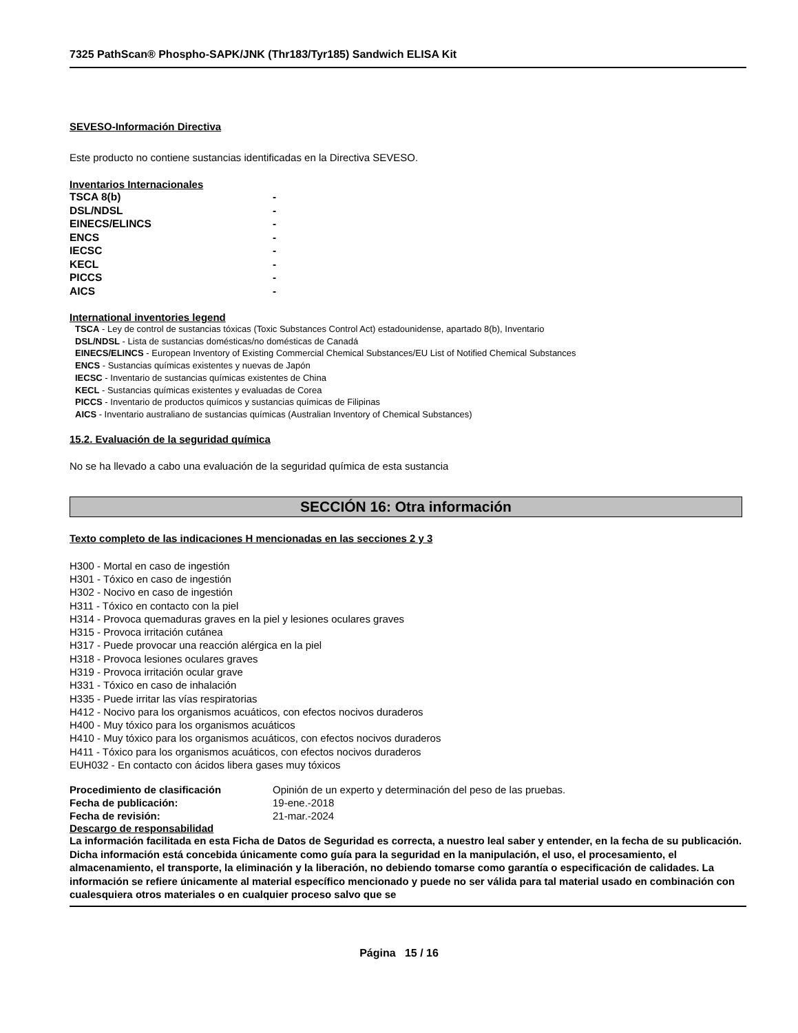7325 PathScan® Phospho-SAPK/JNK (Thr183/Tyr185) Sandwich ELISA Kit
SEVESO-Información Directiva
Este producto no contiene sustancias identificadas en la Directiva SEVESO.
Inventarios Internacionales
TSCA 8(b) -
DSL/NDSL -
EINECS/ELINCS -
ENCS -
IECSC -
KECL -
PICCS -
AICS -
International inventories legend
TSCA - Ley de control de sustancias tóxicas (Toxic Substances Control Act) estadounidense, apartado 8(b), Inventario
DSL/NDSL - Lista de sustancias domésticas/no domésticas de Canadá
EINECS/ELINCS - European Inventory of Existing Commercial Chemical Substances/EU List of Notified Chemical Substances
ENCS - Sustancias químicas existentes y nuevas de Japón
IECSC - Inventario de sustancias químicas existentes de China
KECL - Sustancias químicas existentes y evaluadas de Corea
PICCS - Inventario de productos químicos y sustancias químicas de Filipinas
AICS - Inventario australiano de sustancias químicas (Australian Inventory of Chemical Substances)
15.2. Evaluación de la seguridad química
No se ha llevado a cabo una evaluación de la seguridad química de esta sustancia
SECCIÓN 16: Otra información
Texto completo de las indicaciones H mencionadas en las secciones 2 y 3
H300 - Mortal en caso de ingestión
H301 - Tóxico en caso de ingestión
H302 - Nocivo en caso de ingestión
H311 - Tóxico en contacto con la piel
H314 - Provoca quemaduras graves en la piel y lesiones oculares graves
H315 - Provoca irritación cutánea
H317 - Puede provocar una reacción alérgica en la piel
H318 - Provoca lesiones oculares graves
H319 - Provoca irritación ocular grave
H331 - Tóxico en caso de inhalación
H335 - Puede irritar las vías respiratorias
H412 - Nocivo para los organismos acuáticos, con efectos nocivos duraderos
H400 - Muy tóxico para los organismos acuáticos
H410 - Muy tóxico para los organismos acuáticos, con efectos nocivos duraderos
H411 - Tóxico para los organismos acuáticos, con efectos nocivos duraderos
EUH032 - En contacto con ácidos libera gases muy tóxicos
Procedimiento de clasificación Opinión de un experto y determinación del peso de las pruebas.
Fecha de publicación: 19-ene.-2018
Fecha de revisión: 21-mar.-2024
Descargo de responsabilidad
La información facilitada en esta Ficha de Datos de Seguridad es correcta, a nuestro leal saber y entender, en la fecha de su publicación. Dicha información está concebida únicamente como guía para la seguridad en la manipulación, el uso, el procesamiento, el almacenamiento, el transporte, la eliminación y la liberación, no debiendo tomarse como garantía o especificación de calidades. La información se refiere únicamente al material específico mencionado y puede no ser válida para tal material usado en combinación con cualesquiera otros materiales o en cualquier proceso salvo que se
Página 15 / 16